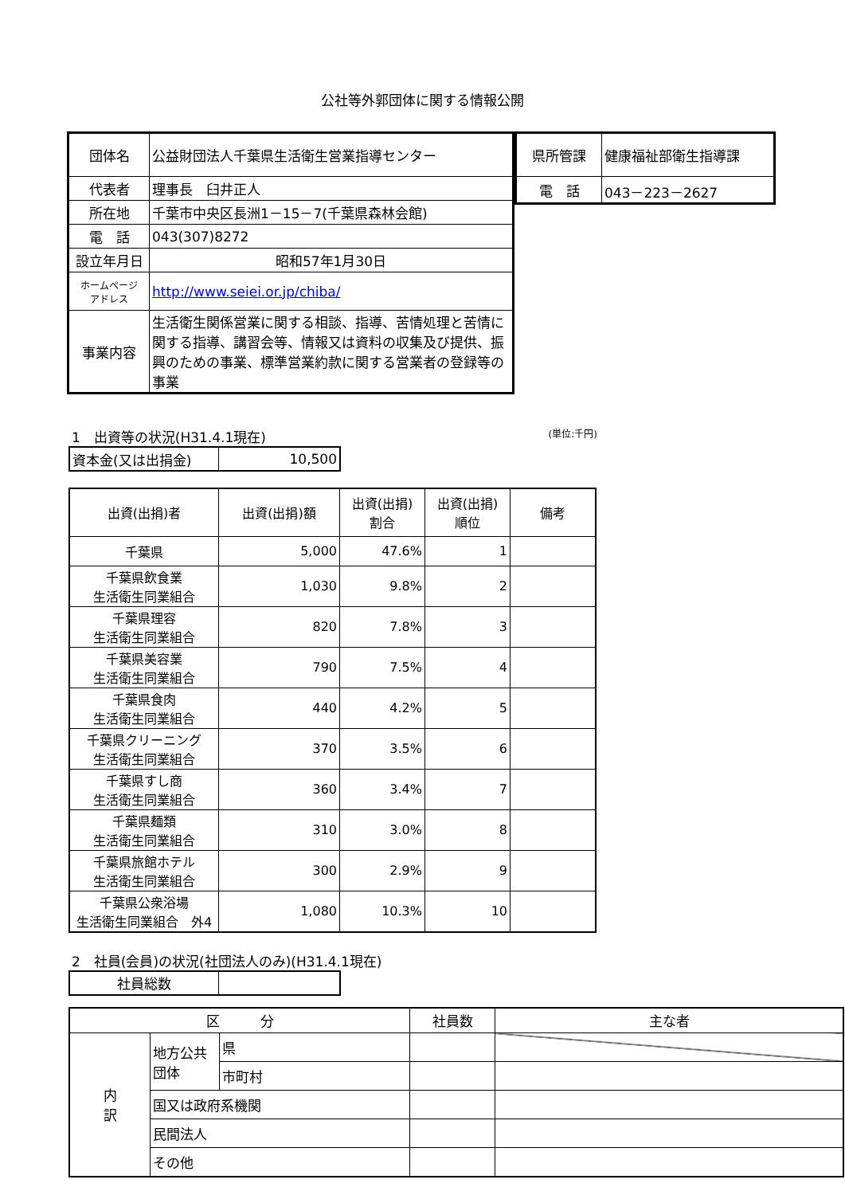公社等外郭団体に関する情報公開
| 団体名 | 公益財団法人千葉県生活衛生営業指導センター |
| 代表者 | 理事長 臼井正人 |
| 所在地 | 千葉市中央区長洲1－15－7(千葉県森林会館) |
| 電 話 | 043(307)8272 |
| 設立年月日 | 昭和57年1月30日 |
| ホームページ アドレス | http://www.seiei.or.jp/chiba/ |
| 事業内容 | 生活衛生関係営業に関する相談、指導、苦情処理と苦情に関する指導、講習会等、情報又は資料の収集及び提供、振興のための事業、標準営業約款に関する営業者の登録等の事業 |
| 県所管課 | 健康福祉部衛生指導課 |
| 電 話 | 043－223－2627 |
1　出資等の状況(H31.4.1現在) (単位:千円)
| 資本金(又は出捐金) | 10,500 |
| 出資(出捐)者 | 出資(出捐)額 | 出資(出捐) 割合 | 出資(出捐) 順位 | 備考 |
| --- | --- | --- | --- | --- |
| 千葉県 | 5,000 | 47.6% | 1 | |
| 千葉県飲食業 生活衛生同業組合 | 1,030 | 9.8% | 2 | |
| 千葉県理容 生活衛生同業組合 | 820 | 7.8% | 3 | |
| 千葉県美容業 生活衛生同業組合 | 790 | 7.5% | 4 | |
| 千葉県食肉 生活衛生同業組合 | 440 | 4.2% | 5 | |
| 千葉県クリーニング 生活衛生同業組合 | 370 | 3.5% | 6 | |
| 千葉県すし商 生活衛生同業組合 | 360 | 3.4% | 7 | |
| 千葉県麺類 生活衛生同業組合 | 310 | 3.0% | 8 | |
| 千葉県旅館ホテル 生活衛生同業組合 | 300 | 2.9% | 9 | |
| 千葉県公衆浴場 生活衛生同業組合 外4 | 1,080 | 10.3% | 10 | |
2　社員(会員)の状況(社団法人のみ)(H31.4.1現在)
| 社員総数 | |
| 区 分 | | | 社員数 | 主な者 |
| 内 訳 | 地方公共団体 | 県 | | |
| | | 市町村 | | |
| | 国又は政府系機関 | | | |
| | 民間法人 | | | |
| | その他 | | | |